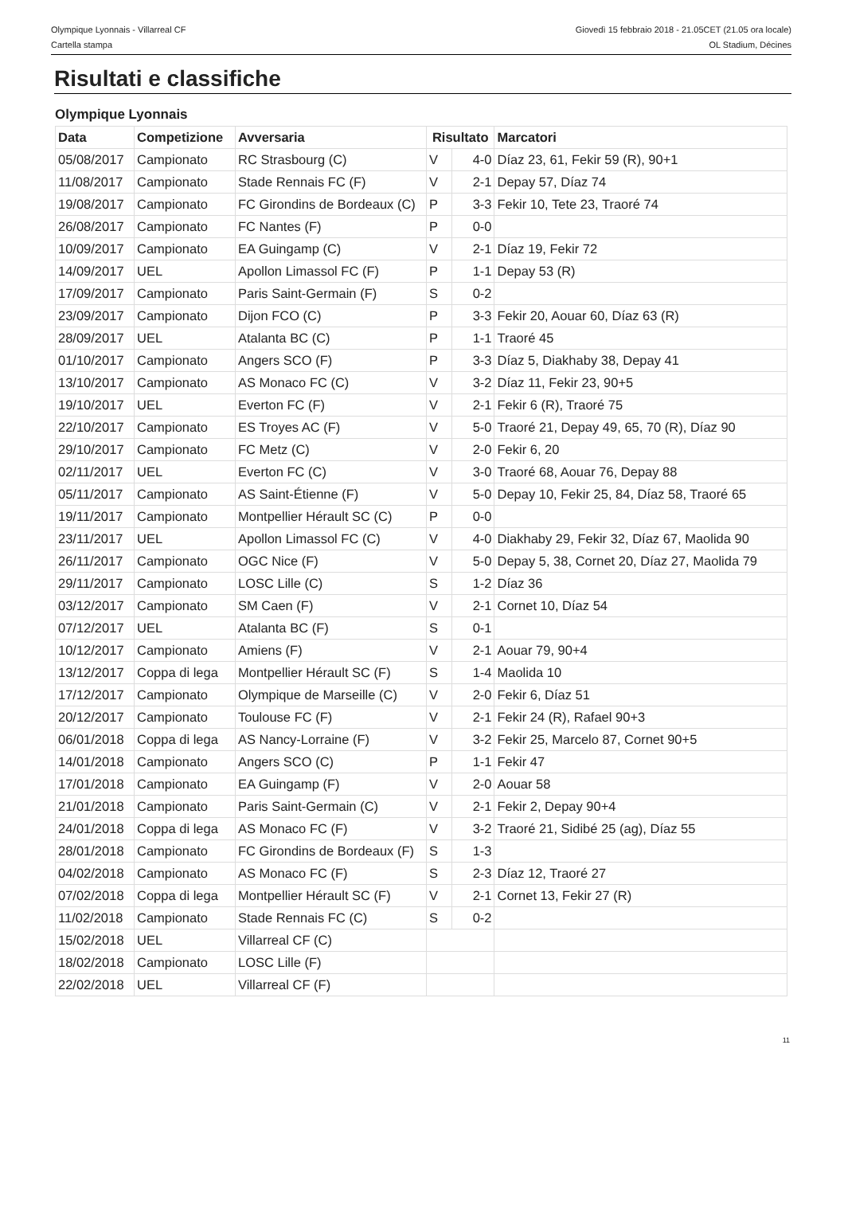Olympique Lyonnais - Villarreal CF
Cartella stampa
Giovedì 15 febbraio 2018 - 21.05CET (21.05 ora locale)
OL Stadium, Décines
Risultati e classifiche
Olympique Lyonnais
| Data | Competizione | Avversaria | Risultato | | Marcatori |
| --- | --- | --- | --- | --- | --- |
| 05/08/2017 | Campionato | RC Strasbourg (C) | V | 4-0 | Díaz 23, 61, Fekir 59 (R), 90+1 |
| 11/08/2017 | Campionato | Stade Rennais FC (F) | V | 2-1 | Depay 57, Díaz 74 |
| 19/08/2017 | Campionato | FC Girondins de Bordeaux (C) | P | 3-3 | Fekir 10, Tete 23, Traoré 74 |
| 26/08/2017 | Campionato | FC Nantes (F) | P | 0-0 | |
| 10/09/2017 | Campionato | EA Guingamp (C) | V | 2-1 | Díaz 19, Fekir 72 |
| 14/09/2017 | UEL | Apollon Limassol FC (F) | P | 1-1 | Depay 53 (R) |
| 17/09/2017 | Campionato | Paris Saint-Germain (F) | S | 0-2 | |
| 23/09/2017 | Campionato | Dijon FCO (C) | P | 3-3 | Fekir 20, Aouar 60, Díaz 63 (R) |
| 28/09/2017 | UEL | Atalanta BC (C) | P | 1-1 | Traoré 45 |
| 01/10/2017 | Campionato | Angers SCO (F) | P | 3-3 | Díaz 5, Diakhaby 38, Depay 41 |
| 13/10/2017 | Campionato | AS Monaco FC (C) | V | 3-2 | Díaz 11, Fekir 23, 90+5 |
| 19/10/2017 | UEL | Everton FC (F) | V | 2-1 | Fekir 6 (R), Traoré 75 |
| 22/10/2017 | Campionato | ES Troyes AC (F) | V | 5-0 | Traoré 21, Depay 49, 65, 70 (R), Díaz 90 |
| 29/10/2017 | Campionato | FC Metz (C) | V | 2-0 | Fekir 6, 20 |
| 02/11/2017 | UEL | Everton FC (C) | V | 3-0 | Traoré 68, Aouar 76, Depay 88 |
| 05/11/2017 | Campionato | AS Saint-Étienne (F) | V | 5-0 | Depay 10, Fekir 25, 84, Díaz 58, Traoré 65 |
| 19/11/2017 | Campionato | Montpellier Hérault SC (C) | P | 0-0 | |
| 23/11/2017 | UEL | Apollon Limassol FC (C) | V | 4-0 | Diakhaby 29, Fekir 32, Díaz 67, Maolida 90 |
| 26/11/2017 | Campionato | OGC Nice (F) | V | 5-0 | Depay 5, 38, Cornet 20, Díaz 27, Maolida 79 |
| 29/11/2017 | Campionato | LOSC Lille (C) | S | 1-2 | Díaz 36 |
| 03/12/2017 | Campionato | SM Caen (F) | V | 2-1 | Cornet 10, Díaz 54 |
| 07/12/2017 | UEL | Atalanta BC (F) | S | 0-1 | |
| 10/12/2017 | Campionato | Amiens (F) | V | 2-1 | Aouar 79, 90+4 |
| 13/12/2017 | Coppa di lega | Montpellier Hérault SC (F) | S | 1-4 | Maolida 10 |
| 17/12/2017 | Campionato | Olympique de Marseille (C) | V | 2-0 | Fekir 6, Díaz 51 |
| 20/12/2017 | Campionato | Toulouse FC (F) | V | 2-1 | Fekir 24 (R), Rafael 90+3 |
| 06/01/2018 | Coppa di lega | AS Nancy-Lorraine (F) | V | 3-2 | Fekir 25, Marcelo 87, Cornet 90+5 |
| 14/01/2018 | Campionato | Angers SCO (C) | P | 1-1 | Fekir 47 |
| 17/01/2018 | Campionato | EA Guingamp (F) | V | 2-0 | Aouar 58 |
| 21/01/2018 | Campionato | Paris Saint-Germain (C) | V | 2-1 | Fekir 2, Depay 90+4 |
| 24/01/2018 | Coppa di lega | AS Monaco FC (F) | V | 3-2 | Traoré 21, Sidibé 25 (ag), Díaz 55 |
| 28/01/2018 | Campionato | FC Girondins de Bordeaux (F) | S | 1-3 | |
| 04/02/2018 | Campionato | AS Monaco FC (F) | S | 2-3 | Díaz 12, Traoré 27 |
| 07/02/2018 | Coppa di lega | Montpellier Hérault SC (F) | V | 2-1 | Cornet 13, Fekir 27 (R) |
| 11/02/2018 | Campionato | Stade Rennais FC (C) | S | 0-2 | |
| 15/02/2018 | UEL | Villarreal CF (C) | | | |
| 18/02/2018 | Campionato | LOSC Lille (F) | | | |
| 22/02/2018 | UEL | Villarreal CF (F) | | | |
11